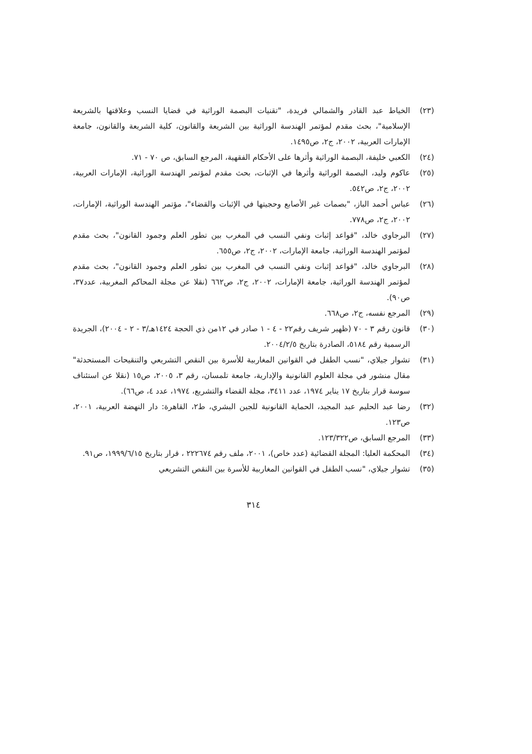(٢٣) الخياط عبد القادر والشمالي فريدة، "تقنيات البصمة الوراثية في قضايا النسب وعلاقتها بالشريعة الإسلامية"، بحث مقدم لمؤتمر الهندسة الوراثية بين الشريعة والقانون، كلية الشريعة والقانون، جامعة الإمارات العربية، ٢٠٠٢، ج٢، ص١٤٩٥.
(٢٤) الكعبي خليفة، البصمة الوراثية وأثرها على الأحكام الفقهية، المرجع السابق، ص ٧٠ - ٧١.
(٢٥) عاكوم وليد، البصمة الوراثية وأثرها في الإثبات، بحث مقدم لمؤتمر الهندسة الوراثية، الإمارات العربية، ٢٠٠٢، ج٢، ص٥٤٢.
(٢٦) عباس أحمد الباز، "بصمات غير الأصابع وحجيتها في الإثبات والقضاء"، مؤتمر الهندسة الوراثية، الإمارات، ٢٠٠٢، ج٢، ص٧٧٨.
(٢٧) البرجاوي خالد، "قواعد إثبات ونفي النسب في المغرب بين تطور العلم وجمود القانون"، بحث مقدم لمؤتمر الهندسة الوراثية، جامعة الإمارات، ٢٠٠٢، ج٢، ص٦٥٥.
(٢٨) البرجاوي خالد، "قواعد إثبات ونفي النسب في المغرب بين تطور العلم وجمود القانون"، بحث مقدم لمؤتمر الهندسة الوراثية، جامعة الإمارات، ٢٠٠٢، ج٢، ص٦٦٢ (نقلا عن مجلة المحاكم المغربية، عدد٣٧، ص٩٠).
(٢٩) المرجع نفسه، ج٢، ص٦٦٨.
(٣٠) قانون رقم ٣ - ٧٠ (ظهير شريف رقم٢٢ - ٤ - ١ صادر في ١٢من ذي الحجة ١٤٢٤هـ/٣ - ٢ - ٢٠٠٤)، الجريدة الرسمية رقم ٥١٨٤، الصادرة بتاريخ ٢٠٠٤/٢/٥.
(٣١) تشوار جيلاي، "نسب الطفل في القوانين المغاربية للأسرة بين النقص التشريعي والتنقيحات المستحدثة" مقال منشور في مجلة العلوم القانونية والإدارية، جامعة تلمسان، رقم ٣، ٢٠٠٥، ص١٥ (نقلا عن استئناف سوسة قرار بتاريخ ١٧ يناير ١٩٧٤، عدد ٣٤١١، مجلة القضاء والتشريع، ١٩٧٤، عدد ٤، ص٦٦).
(٣٢) رضا عبد الحليم عبد المجيد، الحماية القانونية للجين البشري، ط٢، القاهرة: دار النهضة العربية، ٢٠٠١، ص١٢٣.
(٣٣) المرجع السابق، ص١٢٣/٣٢٢.
(٣٤) المحكمة العليا: المجلة القضائية (عدد خاص)، ٢٠٠١، ملف رقم ٢٢٢٦٧٤ ، قرار بتاريخ ١٩٩٩/٦/١٥، ص٩١.
(٣٥) تشوار جيلاي، "نسب الطفل في القوانين المغاربية للأسرة بين النقص التشريعي
٣١٤